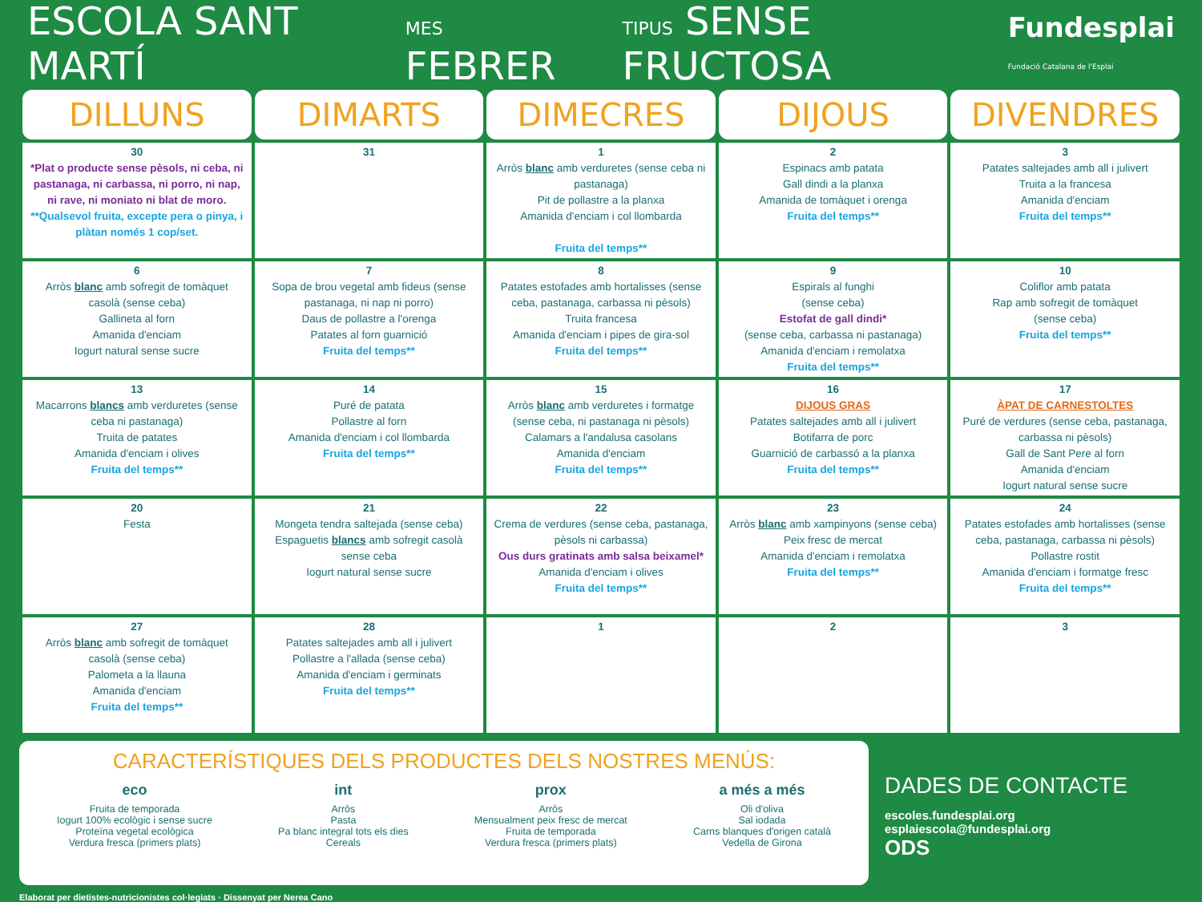ESCOLA SANT MARTÍ MES FEBRER TIPUS SENSE FRUCTOSA Fundesplai
Fundació Catalana de l'Esplai
| DILLUNS | DIMARTS | DIMECRES | DIJOUS | DIVENDRES |
| --- | --- | --- | --- | --- |
| 30 *Plat o producte sense pèsols, ni ceba, ni pastanaga, ni carbassa, ni porro, ni nap, ni rave, ni moniato ni blat de moro. **Qualsevol fruita, excepte pera o pinya, i plàtan només 1 cop/set. | 31 | 1 Arròs blanc amb verduretes (sense ceba ni pastanaga) Pit de pollastre a la planxa Amanida d'enciam i col llombarda Fruita del temps** | 2 Espinacs amb patata Gall dindi a la planxa Amanida de tomàquet i orenga Fruita del temps** | 3 Patates saltejades amb all i julivert Truita a la francesa Amanida d'enciam Fruita del temps** |
| 6 Arròs blanc amb sofregit de tomàquet casolà (sense ceba) Gallineta al forn Amanida d'enciam Iogurt natural sense sucre | 7 Sopa de brou vegetal amb fideus (sense pastanaga, ni nap ni porro) Daus de pollastre a l'orenga Patates al forn guarnició Fruita del temps** | 8 Patates estofades amb hortalisses (sense ceba, pastanaga, carbassa ni pèsols) Truita francesa Amanida d'enciam i pipes de gira-sol Fruita del temps** | 9 Espirals al funghi (sense ceba) Estofat de gall dindi* (sense ceba, carbassa ni pastanaga) Amanida d'enciam i remolatxa Fruita del temps** | 10 Coliflor amb patata Rap amb sofregit de tomàquet (sense ceba) Fruita del temps** |
| 13 Macarrons blancs amb verduretes (sense ceba ni pastanaga) Truita de patates Amanida d'enciam i olives Fruita del temps** | 14 Puré de patata Pollastre al forn Amanida d'enciam i col llombarda Fruita del temps** | 15 Arròs blanc amb verduretes i formatge (sense ceba, ni pastanaga ni pèsols) Calamars a l'andalusa casolans Amanida d'enciam Fruita del temps** | 16 DIJOUS GRAS Patates saltejades amb all i julivert Botifarra de porc Guarnició de carbassó a la planxa Fruita del temps** | 17 ÀPAT DE CARNESTOLTES Puré de verdures (sense ceba, pastanaga, carbassa ni pèsols) Gall de Sant Pere al forn Amanida d'enciam Iogurt natural sense sucre |
| 20 Festa | 21 Mongeta tendra saltejada (sense ceba) Espaguetis blancs amb sofregit casolà sense ceba Iogurt natural sense sucre | 22 Crema de verdures (sense ceba, pastanaga, pèsols ni carbassa) Ous durs gratinats amb salsa beixamel* Amanida d'enciam i olives Fruita del temps** | 23 Arròs blanc amb xampinyons (sense ceba) Peix fresc de mercat Amanida d'enciam i remolatxa Fruita del temps** | 24 Patates estofades amb hortalisses (sense ceba, pastanaga, carbassa ni pèsols) Pollastre rostit Amanida d'enciam i formatge fresc Fruita del temps** |
| 27 Arròs blanc amb sofregit de tomàquet casolà (sense ceba) Palometa a la llauna Amanida d'enciam Fruita del temps** | 28 Patates saltejades amb all i julivert Pollastre a l'allada (sense ceba) Amanida d'enciam i germinats Fruita del temps** | 1 | 2 | 3 |
CARACTERÍSTIQUES DELS PRODUCTES DELS NOSTRES MENÚS:
eco
Fruita de temporada
Iogurt 100% ecològic i sense sucre
Proteïna vegetal ecològica
Verdura fresca (primers plats)
int
Arròs
Pasta
Pa blanc integral tots els dies
Cereals
prox
Arròs
Mensualment peix fresc de mercat
Fruita de temporada
Verdura fresca (primers plats)
a més a més
Oli d'oliva
Sal iodada
Carns blanques d'origen català
Vedella de Girona
DADES DE CONTACTE
escoles.fundesplai.org
esplaiescola@fundesplai.org
ODS
Elaborat per dietistes-nutricionistes col·legiats · Dissenyat per Nerea Cano